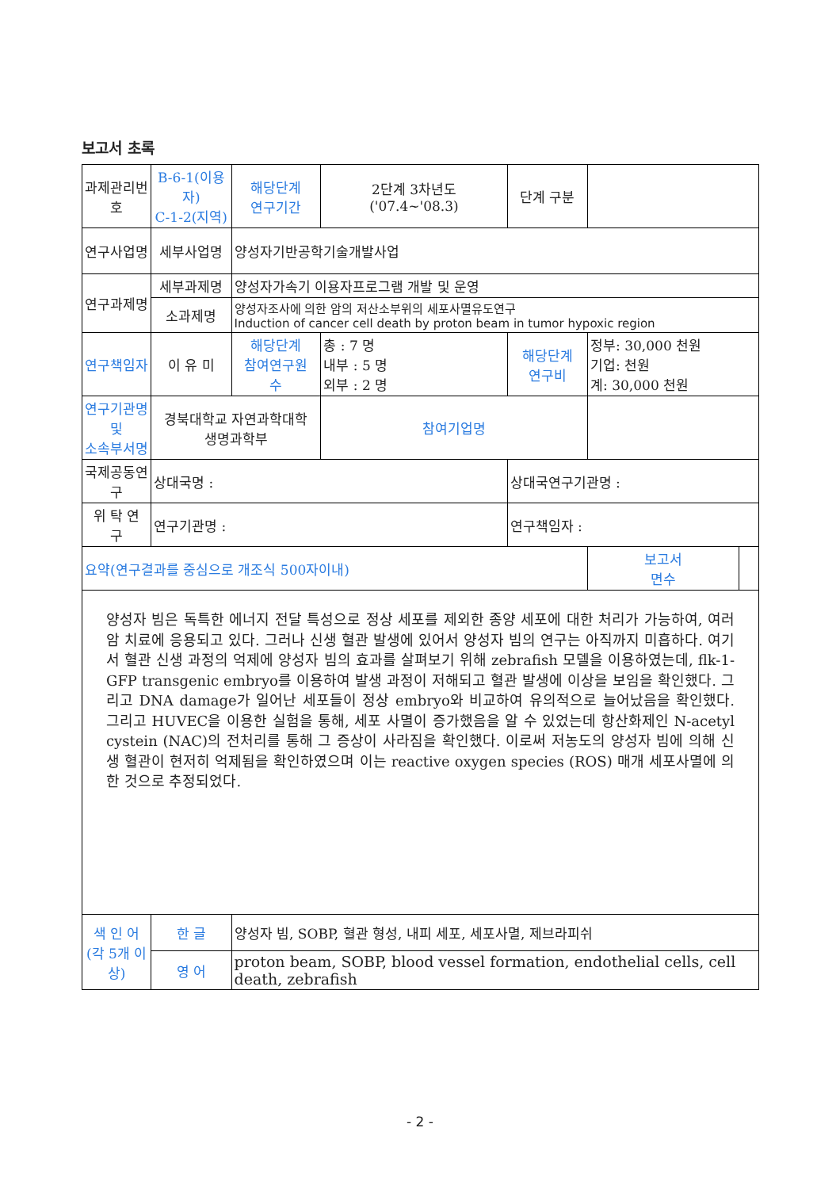보고서 초록
| 과제관리번호 | B-6-1(이용자) C-1-2(지역) | 해당단계 연구기간 | 2단계 3차년도 ('07.4~'08.3) | 단계 구분 | | | |
| 연구사업명 | 세부사업명 | 양성자기반공학기술개발사업 | | | | | |
| 연구과제명 | 세부과제명 | 양성자가속기 이용자프로그램 개발 및 운영 | | | | | |
| | 소과제명 | 양성자조사에 의한 암의 저산소부위의 세포사멸유도연구 Induction of cancer cell death by proton beam in tumor hypoxic region | | | | | |
| 연구책임자 | 이 유 미 | 해당단계 참여연구원 수 | 총 : 7 명 내부 : 5 명 외부 : 2 명 | 해당단계 연구비 | 정부: 30,000 천원 기업: 천원 계: 30,000 천원 | | |
| 연구기관명 및 소속부서명 | 경북대학교 자연과학대학 생명과학부 | | 참여기업명 | | | | |
| 국제공동연구 | 상대국명 : | | | 상대국연구기관명 : | | | |
| 위 탁 연 구 | 연구기관명 : | | | 연구책임자 : | | | |
| 요약(연구결과를 중심으로 개조식 500자이내) | | | | | | 보고서 면수 | |
| 양성자 빔은 독특한 에너지 전달 특성으로 정상 세포를 제외한 종양 세포에 대한 처리가 가능하여, 여러 암 치료에 응용되고 있다. 그러나 신생 혈관 발생에 있어서 양성자 빔의 연구는 아직까지 미흡하다. 여기서 혈관 신생 과정의 억제에 양성자 빔의 효과를 살펴보기 위해 zebrafish 모델을 이용하였는데, flk-1-GFP transgenic embryo를 이용하여 발생 과정이 저해되고 혈관 발생에 이상을 보임을 확인했다. 그리고 DNA damage가 일어난 세포들이 정상 embryo와 비교하여 유의적으로 늘어났음을 확인했다. 그리고 HUVEC을 이용한 실험을 통해, 세포 사멸이 증가했음을 알 수 있었는데 항산화제인 N-acetyl cystein (NAC)의 전처리를 통해 그 증상이 사라짐을 확인했다. 이로써 저농도의 양성자 빔에 의해 신생 혈관이 현저히 억제됨을 확인하였으며 이는 reactive oxygen species (ROS) 매개 세포사멸에 의한 것으로 추정되었다. | | | | | | | |
| 색 인 어 (각 5개 이상) | 한 글 | 양성자 빔, SOBP, 혈관 형성, 내피 세포, 세포사멸, 제브라피쉬 | | | | | |
| | 영 어 | proton beam, SOBP, blood vessel formation, endothelial cells, cell death, zebrafish | | | | | |
- 2 -